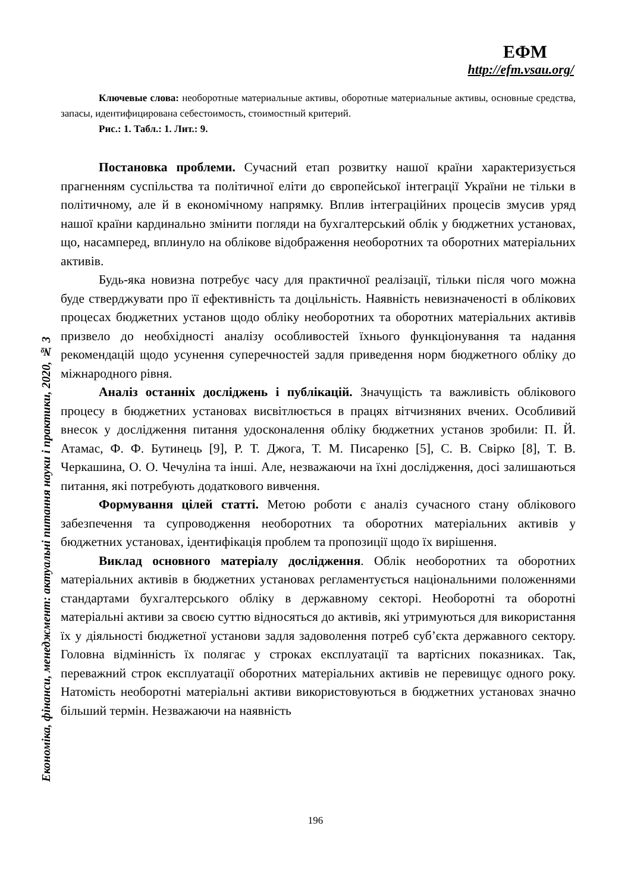ЕФМ
http://efm.vsau.org/
Економіка, фінанси, менеджмент: актуальні питання науки і практики, 2020, № 3
Ключевые слова: необоротные материальные активы, оборотные материальные активы, основные средства, запасы, идентифицирована себестоимость, стоимостный критерий.
Рис.: 1. Табл.: 1. Лит.: 9.
Постановка проблеми. Сучасний етап розвитку нашої країни характеризується прагненням суспільства та політичної еліти до європейської інтеграції України не тільки в політичному, але й в економічному напрямку. Вплив інтеграційних процесів змусив уряд нашої країни кардинально змінити погляди на бухгалтерський облік у бюджетних установах, що, насамперед, вплинуло на облікове відображення необоротних та оборотних матеріальних активів.
Будь-яка новизна потребує часу для практичної реалізації, тільки після чого можна буде стверджувати про її ефективність та доцільність. Наявність невизначеності в облікових процесах бюджетних установ щодо обліку необоротних та оборотних матеріальних активів призвело до необхідності аналізу особливостей їхнього функціонування та надання рекомендацій щодо усунення суперечностей задля приведення норм бюджетного обліку до міжнародного рівня.
Аналіз останніх досліджень і публікацій. Значущість та важливість облікового процесу в бюджетних установах висвітлюється в працях вітчизняних вчених. Особливий внесок у дослідження питання удосконалення обліку бюджетних установ зробили: П. Й. Атамас, Ф. Ф. Бутинець [9], Р. Т. Джога, Т. М. Писаренко [5], С. В. Свірко [8], Т. В. Черкашина, О. О. Чечуліна та інші. Але, незважаючи на їхні дослідження, досі залишаються питання, які потребують додаткового вивчення.
Формування цілей статті. Метою роботи є аналіз сучасного стану облікового забезпечення та супроводження необоротних та оборотних матеріальних активів у бюджетних установах, ідентифікація проблем та пропозиції щодо їх вирішення.
Виклад основного матеріалу дослідження. Облік необоротних та оборотних матеріальних активів в бюджетних установах регламентується національними положеннями стандартами бухгалтерського обліку в державному секторі. Необоротні та оборотні матеріальні активи за своєю суттю відносяться до активів, які утримуються для використання їх у діяльності бюджетної установи задля задоволення потреб суб’єкта державного сектору. Головна відмінність їх полягає у строках експлуатації та вартісних показниках. Так, переважний строк експлуатації оборотних матеріальних активів не перевищує одного року. Натомість необоротні матеріальні активи використовуються в бюджетних установах значно більший термін. Незважаючи на наявність
196